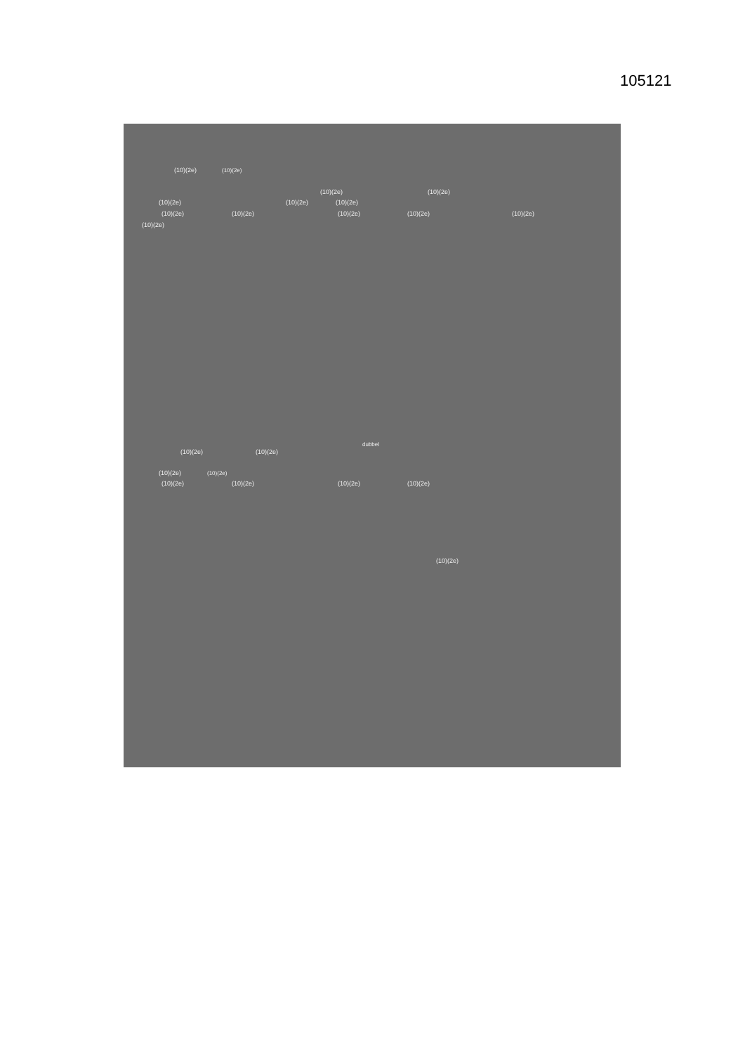105121
(10)(2e) (10)(2e)
(10)(2e) (10)(2e)
(10)(2e) (10)(2e) (10)(2e)
(10)(2e) (10)(2e) (10)(2e) (10)(2e) (10)(2e)
(10)(2e)
dubbel
(10)(2e) (10)(2e)
(10)(2e) (10)(2e)
(10)(2e) (10)(2e) (10)(2e) (10)(2e)
(10)(2e)